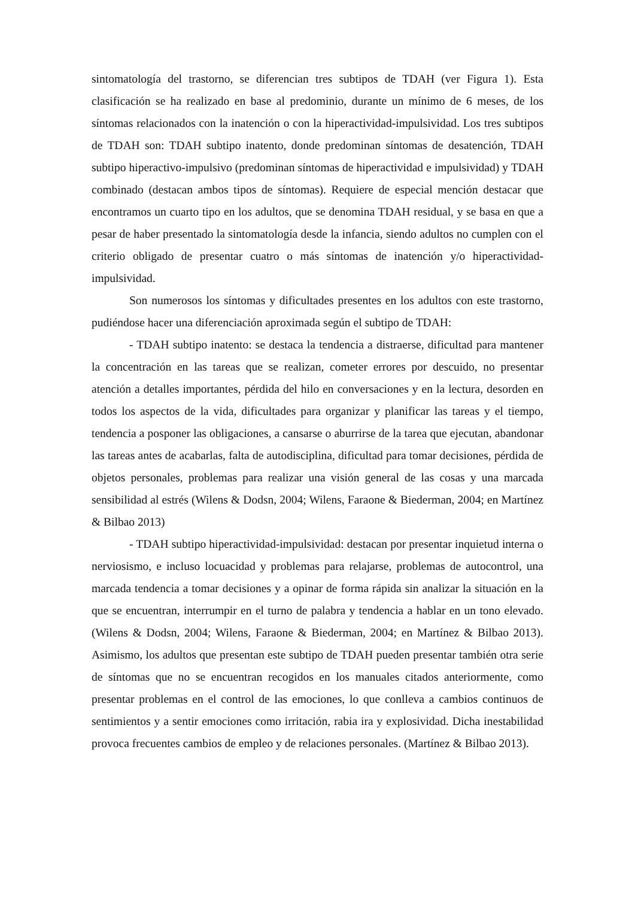sintomatología del trastorno, se diferencian tres subtipos de TDAH (ver Figura 1). Esta clasificación se ha realizado en base al predominio, durante un mínimo de 6 meses, de los síntomas relacionados con la inatención o con la hiperactividad-impulsividad. Los tres subtipos de TDAH son: TDAH subtipo inatento, donde predominan síntomas de desatención, TDAH subtipo hiperactivo-impulsivo (predominan síntomas de hiperactividad e impulsividad) y TDAH combinado (destacan ambos tipos de síntomas). Requiere de especial mención destacar que encontramos un cuarto tipo en los adultos, que se denomina TDAH residual, y se basa en que a pesar de haber presentado la sintomatología desde la infancia, siendo adultos no cumplen con el criterio obligado de presentar cuatro o más síntomas de inatención y/o hiperactividad-impulsividad.
Son numerosos los síntomas y dificultades presentes en los adultos con este trastorno, pudiéndose hacer una diferenciación aproximada según el subtipo de TDAH:
- TDAH subtipo inatento: se destaca la tendencia a distraerse, dificultad para mantener la concentración en las tareas que se realizan, cometer errores por descuido, no presentar atención a detalles importantes, pérdida del hilo en conversaciones y en la lectura, desorden en todos los aspectos de la vida, dificultades para organizar y planificar las tareas y el tiempo, tendencia a posponer las obligaciones, a cansarse o aburrirse de la tarea que ejecutan, abandonar las tareas antes de acabarlas, falta de autodisciplina, dificultad para tomar decisiones, pérdida de objetos personales, problemas para realizar una visión general de las cosas y una marcada sensibilidad al estrés (Wilens & Dodsn, 2004; Wilens, Faraone & Biederman, 2004; en Martínez & Bilbao 2013)
- TDAH subtipo hiperactividad-impulsividad: destacan por presentar inquietud interna o nerviosismo, e incluso locuacidad y problemas para relajarse, problemas de autocontrol, una marcada tendencia a tomar decisiones y a opinar de forma rápida sin analizar la situación en la que se encuentran, interrumpir en el turno de palabra y tendencia a hablar en un tono elevado. (Wilens & Dodsn, 2004; Wilens, Faraone & Biederman, 2004; en Martínez & Bilbao 2013). Asimismo, los adultos que presentan este subtipo de TDAH pueden presentar también otra serie de síntomas que no se encuentran recogidos en los manuales citados anteriormente, como presentar problemas en el control de las emociones, lo que conlleva a cambios continuos de sentimientos y a sentir emociones como irritación, rabia ira y explosividad. Dicha inestabilidad provoca frecuentes cambios de empleo y de relaciones personales. (Martínez & Bilbao 2013).